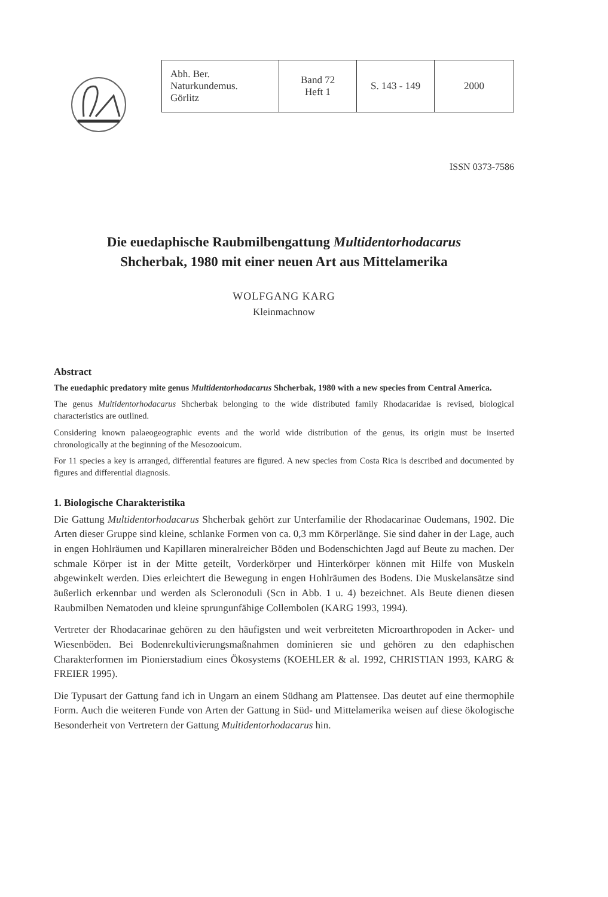| Abh. Ber. Naturkundemus. Görlitz | Band 72 Heft 1 | S. 143 - 149 | 2000 |
ISSN 0373-7586
Die euedaphische Raubmilbengattung Multidentorhodacarus
Shcherbak, 1980 mit einer neuen Art aus Mittelamerika
WOLFGANG KARG
Kleinmachnow
Abstract
The euedaphic predatory mite genus Multidentorhodacarus Shcherbak, 1980 with a new species from Central America.
The genus Multidentorhodacarus Shcherbak belonging to the wide distributed family Rhodacaridae is revised, biological characteristics are outlined.
Considering known palaeogeographic events and the world wide distribution of the genus, its origin must be inserted chronologically at the beginning of the Mesozooicum.
For 11 species a key is arranged, differential features are figured. A new species from Costa Rica is described and documented by figures and differential diagnosis.
1. Biologische Charakteristika
Die Gattung Multidentorhodacarus Shcherbak gehört zur Unterfamilie der Rhodacarinae Oudemans, 1902. Die Arten dieser Gruppe sind kleine, schlanke Formen von ca. 0,3 mm Körperlänge. Sie sind daher in der Lage, auch in engen Hohlräumen und Kapillaren mineralreicher Böden und Bodenschichten Jagd auf Beute zu machen. Der schmale Körper ist in der Mitte geteilt, Vorderkörper und Hinterkörper können mit Hilfe von Muskeln abgewinkelt werden. Dies erleichtert die Bewegung in engen Hohlräumen des Bodens. Die Muskelansätze sind äußerlich erkennbar und werden als Scleronoduli (Scn in Abb. 1 u. 4) bezeichnet. Als Beute dienen diesen Raubmilben Nematoden und kleine sprungunfähige Collembolen (KARG 1993, 1994).
Vertreter der Rhodacarinae gehören zu den häufigsten und weit verbreiteten Microarthropoden in Acker- und Wiesenböden. Bei Bodenrekultivierungsmaßnahmen dominieren sie und gehören zu den edaphischen Charakterformen im Pionierstadium eines Ökosystems (KOEHLER & al. 1992, CHRISTIAN 1993, KARG & FREIER 1995).
Die Typusart der Gattung fand ich in Ungarn an einem Südhang am Plattensee. Das deutet auf eine thermophile Form. Auch die weiteren Funde von Arten der Gattung in Süd- und Mittelamerika weisen auf diese ökologische Besonderheit von Vertretern der Gattung Multidentorhodacarus hin.